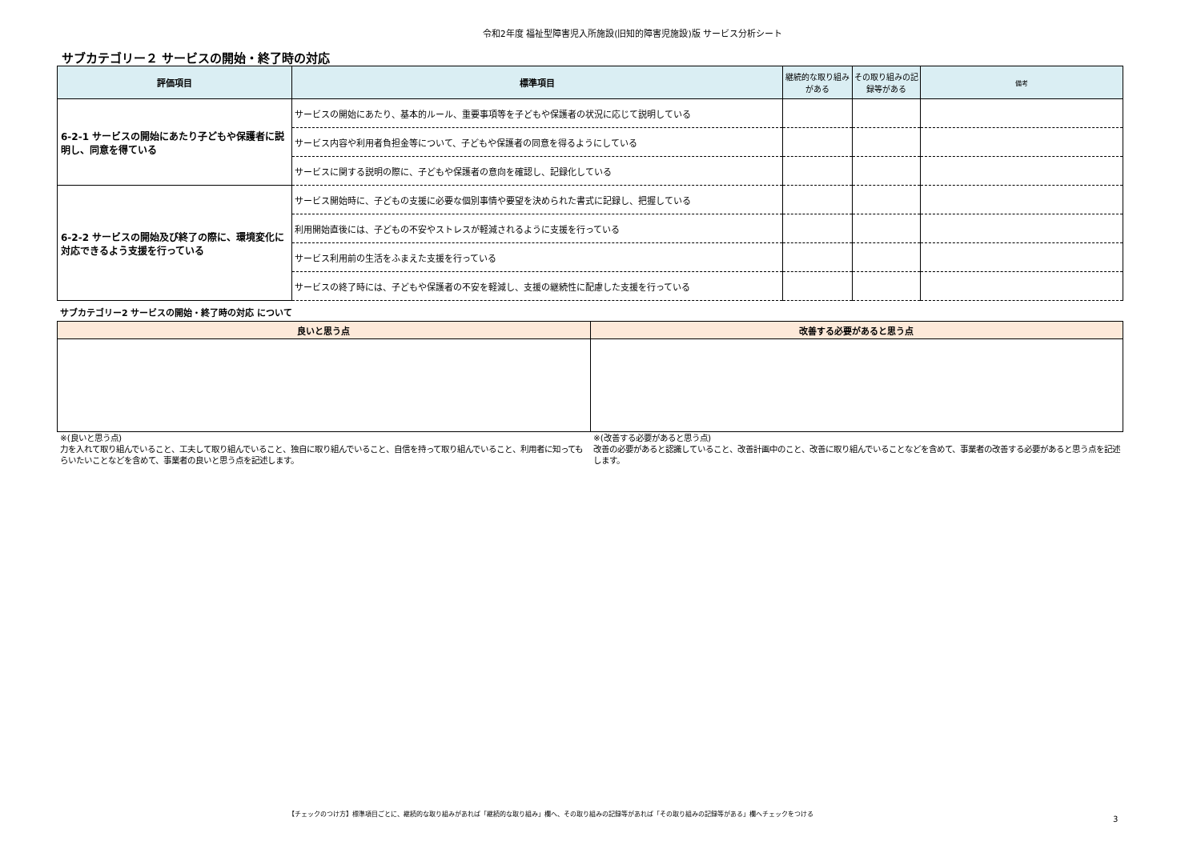令和2年度 福祉型障害児入所施設(旧知的障害児施設)版 サービス分析シート
サブカテゴリー２ サービスの開始・終了時の対応
| 評価項目 | 標準項目 | 継続的な取り組みがある | その取り組みの記録等がある | 備考 |
| --- | --- | --- | --- | --- |
| 6-2-1 サービスの開始にあたり子どもや保護者に説明し、同意を得ている | サービスの開始にあたり、基本的ルール、重要事項等を子どもや保護者の状況に応じて説明している | | | |
| | サービス内容や利用者負担金等について、子どもや保護者の同意を得るようにしている | | | |
| | サービスに関する説明の際に、子どもや保護者の意向を確認し、記録化している | | | |
| 6-2-2 サービスの開始及び終了の際に、環境変化に対応できるよう支援を行っている | サービス開始時に、子どもの支援に必要な個別事情や要望を決められた書式に記録し、把握している | | | |
| | 利用開始直後には、子どもの不安やストレスが軽減されるように支援を行っている | | | |
| | サービス利用前の生活をふまえた支援を行っている | | | |
| | サービスの終了時には、子どもや保護者の不安を軽減し、支援の継続性に配慮した支援を行っている | | | |
サブカテゴリー2 サービスの開始・終了時の対応 について
| 良いと思う点 | 改善する必要があると思う点 |
| --- | --- |
※(良いと思う点)
力を入れて取り組んでいること、工夫して取り組んでいること、独自に取り組んでいること、自信を持って取り組んでいること、利用者に知ってもらいたいことなどを含めて、事業者の良いと思う点を記述します。
※(改善する必要があると思う点)
改善の必要があると認識していること、改善計画中のこと、改善に取り組んでいることなどを含めて、事業者の改善する必要があると思う点を記述します。
【チェックのつけ方】標準項目ごとに、継続的な取り組みがあれば「継続的な取り組み」欄へ、その取り組みの記録等があれば「その取り組みの記録等がある」欄へチェックをつける
3